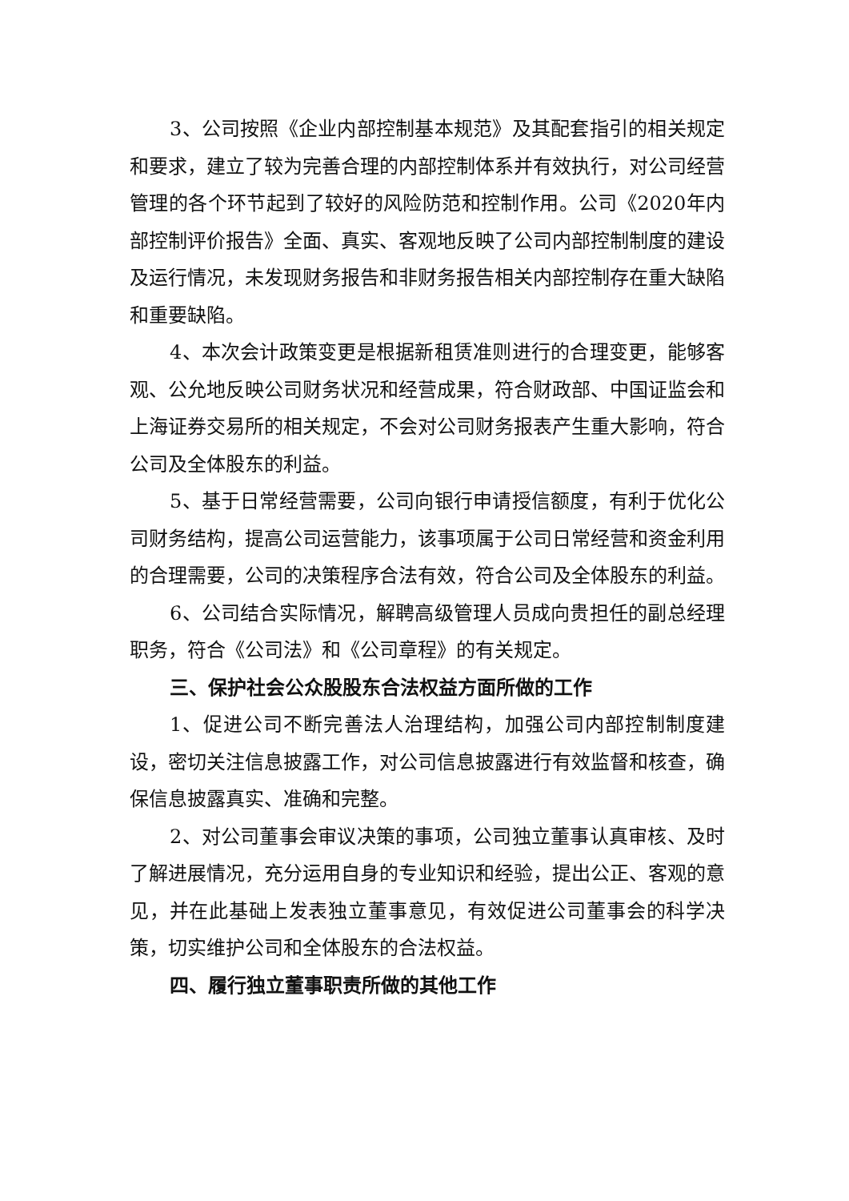3、公司按照《企业内部控制基本规范》及其配套指引的相关规定和要求，建立了较为完善合理的内部控制体系并有效执行，对公司经营管理的各个环节起到了较好的风险防范和控制作用。公司《2020年内部控制评价报告》全面、真实、客观地反映了公司内部控制制度的建设及运行情况，未发现财务报告和非财务报告相关内部控制存在重大缺陷和重要缺陷。
4、本次会计政策变更是根据新租赁准则进行的合理变更，能够客观、公允地反映公司财务状况和经营成果，符合财政部、中国证监会和上海证券交易所的相关规定，不会对公司财务报表产生重大影响，符合公司及全体股东的利益。
5、基于日常经营需要，公司向银行申请授信额度，有利于优化公司财务结构，提高公司运营能力，该事项属于公司日常经营和资金利用的合理需要，公司的决策程序合法有效，符合公司及全体股东的利益。
6、公司结合实际情况，解聘高级管理人员成向贵担任的副总经理职务，符合《公司法》和《公司章程》的有关规定。
三、保护社会公众股股东合法权益方面所做的工作
1、促进公司不断完善法人治理结构，加强公司内部控制制度建设，密切关注信息披露工作，对公司信息披露进行有效监督和核查，确保信息披露真实、准确和完整。
2、对公司董事会审议决策的事项，公司独立董事认真审核、及时了解进展情况，充分运用自身的专业知识和经验，提出公正、客观的意见，并在此基础上发表独立董事意见，有效促进公司董事会的科学决策，切实维护公司和全体股东的合法权益。
四、履行独立董事职责所做的其他工作